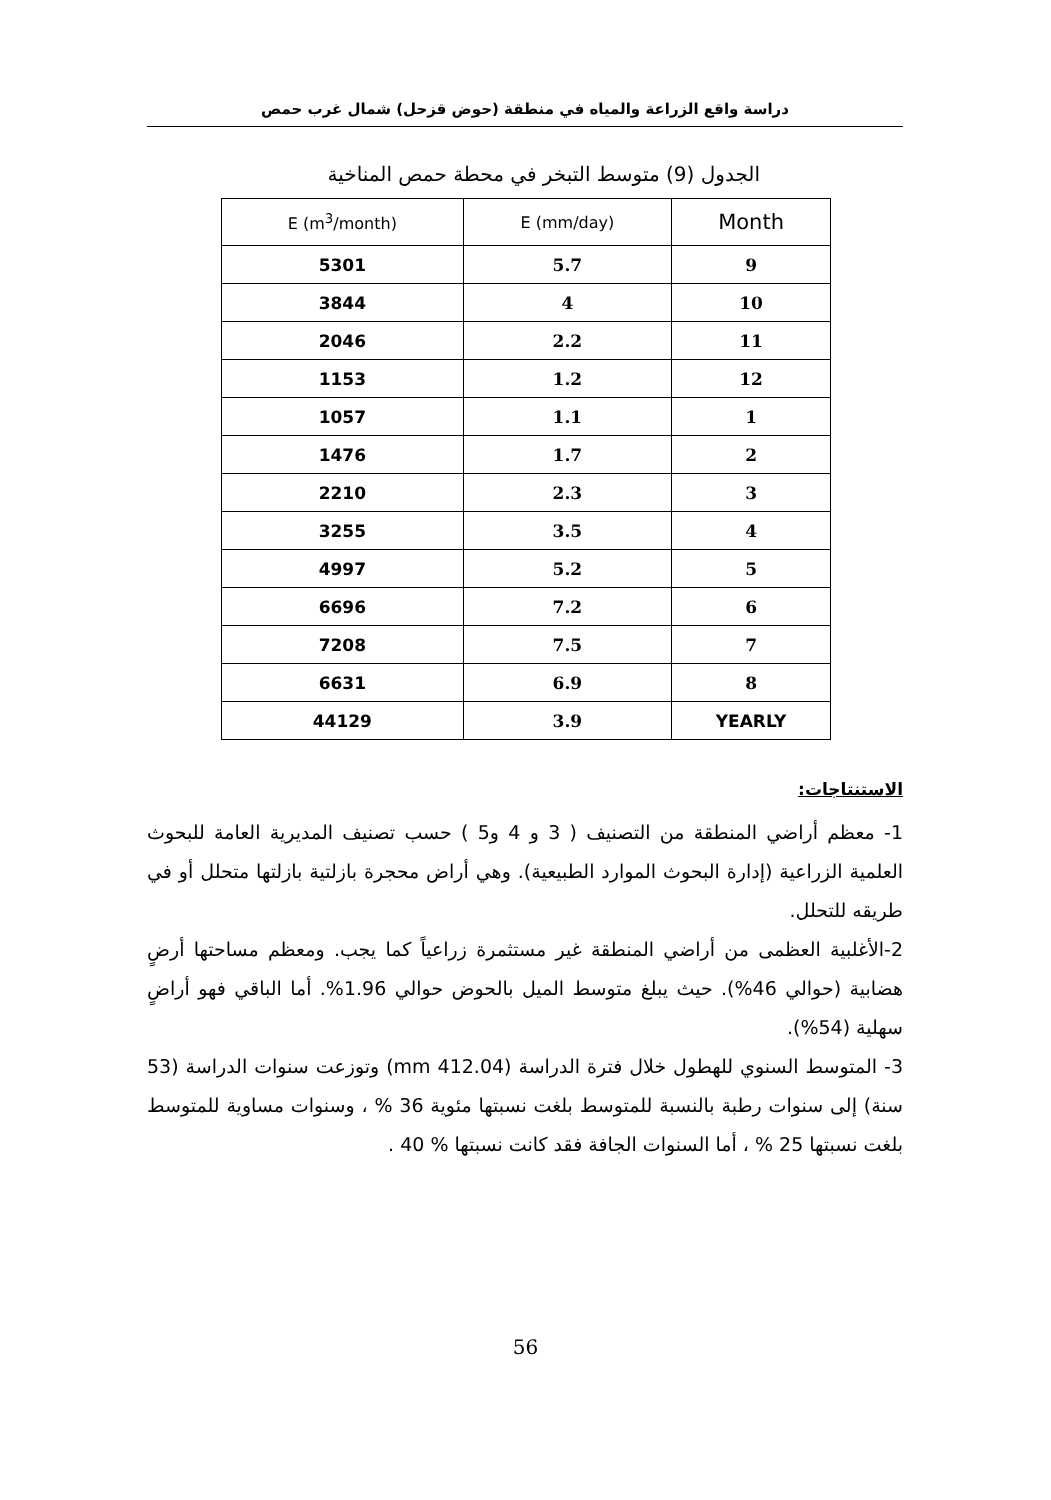دراسة واقع الزراعة والمياه في منطقة (حوض قزحل) شمال غرب حمص
الجدول (9) متوسط التبخر في محطة حمص المناخية
| E (m<sup>3</sup>/month) | E (mm/day) | Month |
| --- | --- | --- |
| 5301 | 5.7 | 9 |
| 3844 | 4 | 10 |
| 2046 | 2.2 | 11 |
| 1153 | 1.2 | 12 |
| 1057 | 1.1 | 1 |
| 1476 | 1.7 | 2 |
| 2210 | 2.3 | 3 |
| 3255 | 3.5 | 4 |
| 4997 | 5.2 | 5 |
| 6696 | 7.2 | 6 |
| 7208 | 7.5 | 7 |
| 6631 | 6.9 | 8 |
| 44129 | 3.9 | YEARLY |
الاستنتاجات:
1- معظم أراضي المنطقة من التصنيف ( 3 و 4 و5 ) حسب تصنيف المديرية العامة للبحوث العلمية الزراعية (إدارة البحوث الموارد الطبيعية). وهي أراض محجرة بازلتية بازلتها متحلل أو في طريقه للتحلل.
2-الأغلبية العظمى من أراضي المنطقة غير مستثمرة زراعياً كما يجب. ومعظم مساحتها أرضٍ هضابية (حوالي 46%). حيث يبلغ متوسط الميل بالحوض حوالي 1.96%. أما الباقي فهو أراضٍ سهلية (54%).
3- المتوسط السنوي للهطول خلال فترة الدراسة (412.04 mm) وتوزعت سنوات الدراسة (53 سنة) إلى سنوات رطبة بالنسبة للمتوسط بلغت نسبتها مئوية 36 % ، وسنوات مساوية للمتوسط بلغت نسبتها 25 % ، أما السنوات الجافة فقد كانت نسبتها % 40 .
56